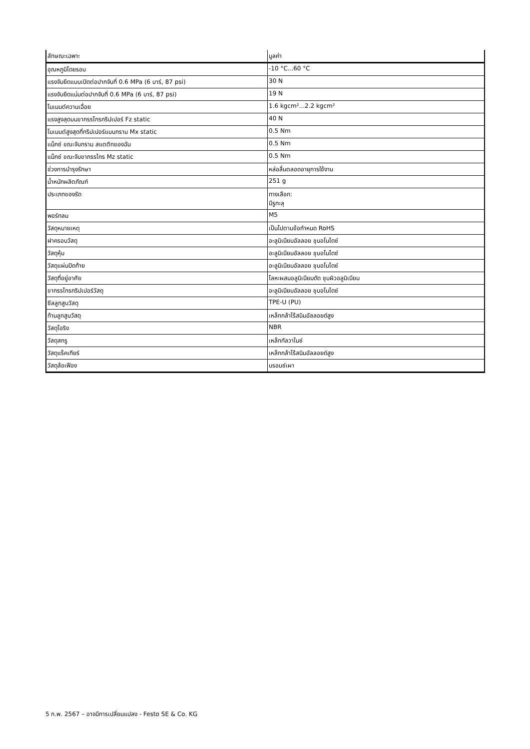| ลักษณะเฉพาะ | มูลค่า |
| --- | --- |
| อุณหภูมิโดยรอบ | -10 °C...60 °C |
| แรงจับยึดแบบเปิดต่อปากจับที่ 0.6 MPa (6 บาร์, 87 psi) | 30 N |
| แรงจับยึดแน่นต่อปากจับที่ 0.6 MPa (6 บาร์, 87 psi) | 19 N |
| โมเมนต์ความเฉื่อย | 1.6 kgcm²...2.2 kgcm² |
| แรงสูงสุดบนขากรรไกรกริปเปอร์ Fz static | 40 N |
| โมเมนต์สูงสุดที่กริปเปอร์แบบกราม Mx static | 0.5 Nm |
| แม็กซ์ ขณะจับกราม สแตติกของฉัน | 0.5 Nm |
| แม็กซ์ ขณะจับขากรรไกร Mz static | 0.5 Nm |
| ช่วงการบำรุงรักษา | หล่อลื่นตลอดอายุการใช้งาน |
| น้ำหนักผลิตภัณฑ์ | 251 g |
| ประเภทของรัด | ทางเลือก: มีรูทะลุ |
| พอร์ทลม | M5 |
| วัสดุหมายเหตุ | เป็นไปตามข้อกำหนด RoHS |
| ฝาครอบวัสดุ | อะลูมิเนียมอัลลอย ชุบอโนไดซ์ |
| วัสดุหุ้ม | อะลูมิเนียมอัลลอย ชุบอโนไดซ์ |
| วัสดุแผ่นปิดท้าย | อะลูมิเนียมอัลลอย ชุบอโนไดซ์ |
| วัสดุที่อยู่อาศัย | โลหะผสมอลูมิเนียมดัด ชุบผิวอลูมิเนียม |
| ขากรรไกรกริปเปอร์วัสดุ | อะลูมิเนียมอัลลอย ชุบอโนไดซ์ |
| ซีลลูกสูบวัสดุ | TPE-U (PU) |
| ก้านลูกสูบวัสดุ | เหล็กกล้าไร้สนิมอัลลอยด์สูง |
| วัสดุโอริง | NBR |
| วัสดุสกรู | เหล็กกัลวาไนซ์ |
| วัสดุแร็คเกียร์ | เหล็กกล้าไร้สนิมอัลลอยด์สูง |
| วัสดุล้อเฟือง | บรอนซ์เผา |
5 ก.พ. 2567 – อาจมีการเปลี่ยนแปลง - Festo SE & Co. KG